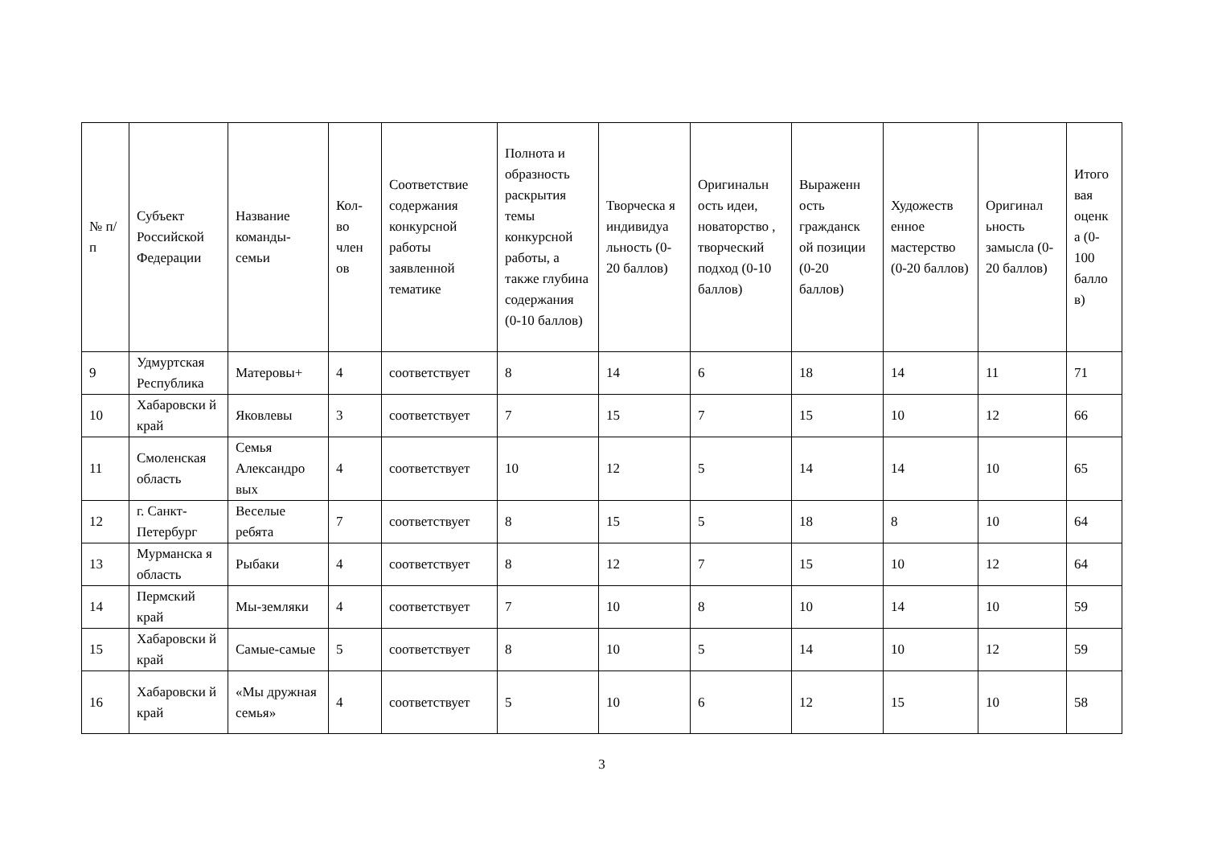| № п/п | Субъект Российской Федерации | Название команды-семьи | Кол-во член ов | Соответствие содержания конкурсной работы заявленной тематике | Полнота и образность раскрытия темы конкурсной работы, а также глубина содержания (0-10 баллов) | Творческа я индивидуа льность (0-20 баллов) | Оригинальн ость идеи, новаторство , творческий подход (0-10 баллов) | Выраженн ость гражданск ой позиции (0-20 баллов) | Художеств енное мастерство (0-20 баллов) | Оригинал ьность замысла (0-20 баллов) | Итого вая оценк а (0-100 балло в) |
| --- | --- | --- | --- | --- | --- | --- | --- | --- | --- | --- | --- |
| 9 | Удмуртская Республика | Матеровы+ | 4 | соответствует | 8 | 14 | 6 | 18 | 14 | 11 | 71 |
| 10 | Хабаровски й край | Яковлевы | 3 | соответствует | 7 | 15 | 7 | 15 | 10 | 12 | 66 |
| 11 | Смоленская область | Семья Александро вых | 4 | соответствует | 10 | 12 | 5 | 14 | 14 | 10 | 65 |
| 12 | г. Санкт-Петербург | Веселые ребята | 7 | соответствует | 8 | 15 | 5 | 18 | 8 | 10 | 64 |
| 13 | Мурманска я область | Рыбаки | 4 | соответствует | 8 | 12 | 7 | 15 | 10 | 12 | 64 |
| 14 | Пермский край | Мы-земляки | 4 | соответствует | 7 | 10 | 8 | 10 | 14 | 10 | 59 |
| 15 | Хабаровски й край | Самые-самые | 5 | соответствует | 8 | 10 | 5 | 14 | 10 | 12 | 59 |
| 16 | Хабаровски й край | «Мы дружная семья» | 4 | соответствует | 5 | 10 | 6 | 12 | 15 | 10 | 58 |
3